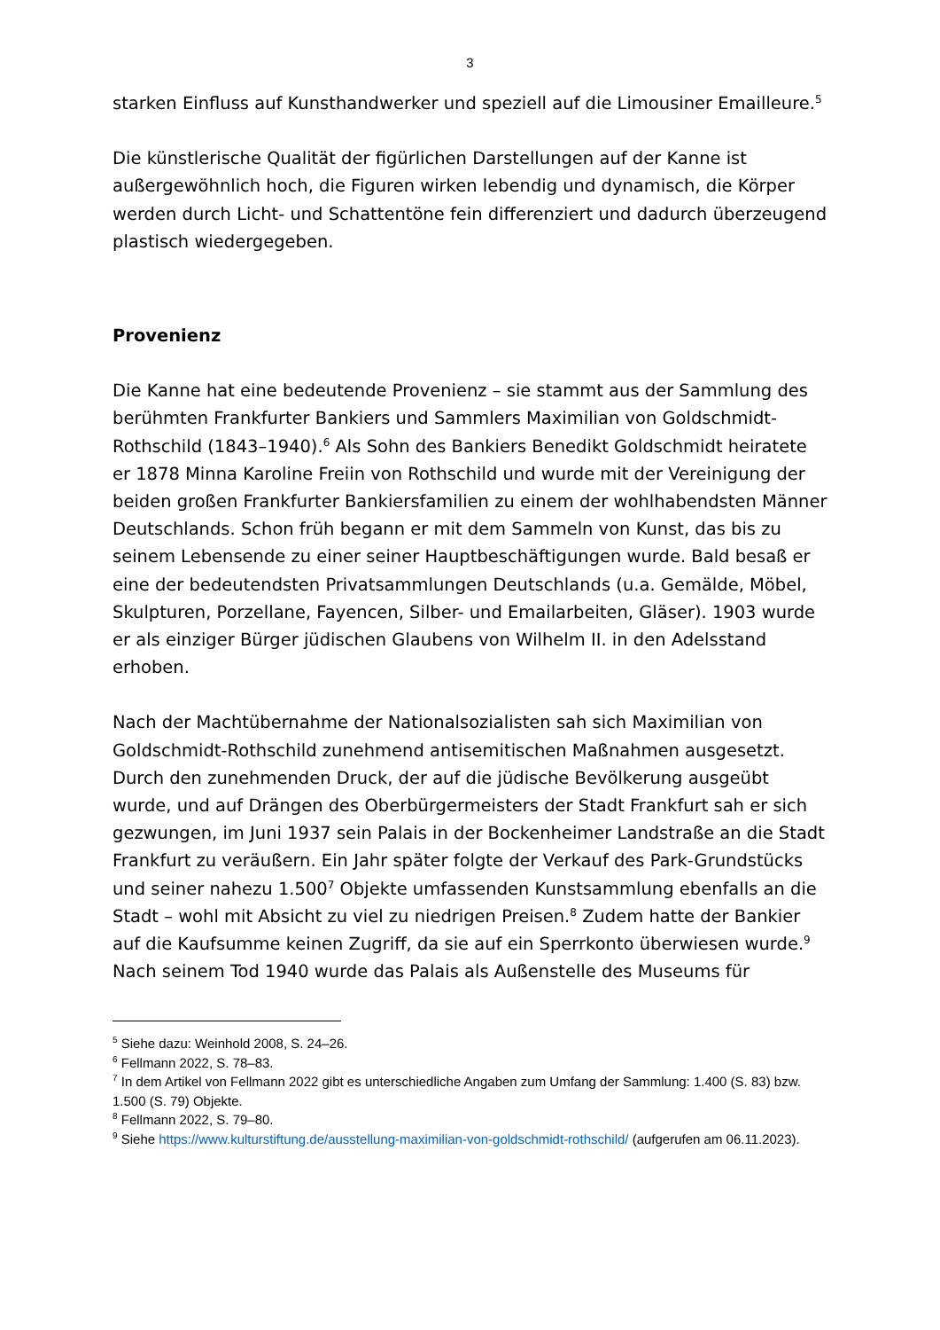3
starken Einfluss auf Kunsthandwerker und speziell auf die Limousiner Emailleure.<sup>5</sup>
Die künstlerische Qualität der figürlichen Darstellungen auf der Kanne ist außergewöhnlich hoch, die Figuren wirken lebendig und dynamisch, die Körper werden durch Licht- und Schattentöne fein differenziert und dadurch überzeugend plastisch wiedergegeben.
Provenienz
Die Kanne hat eine bedeutende Provenienz – sie stammt aus der Sammlung des berühmten Frankfurter Bankiers und Sammlers Maximilian von Goldschmidt-Rothschild (1843–1940).<sup>6</sup> Als Sohn des Bankiers Benedikt Goldschmidt heiratete er 1878 Minna Karoline Freiin von Rothschild und wurde mit der Vereinigung der beiden großen Frankfurter Bankiersfamilien zu einem der wohlhabendsten Männer Deutschlands. Schon früh begann er mit dem Sammeln von Kunst, das bis zu seinem Lebensende zu einer seiner Hauptbeschäftigungen wurde. Bald besaß er eine der bedeutendsten Privatsammlungen Deutschlands (u.a. Gemälde, Möbel, Skulpturen, Porzellane, Fayencen, Silber- und Emailarbeiten, Gläser). 1903 wurde er als einziger Bürger jüdischen Glaubens von Wilhelm II. in den Adelsstand erhoben.
Nach der Machtübernahme der Nationalsozialisten sah sich Maximilian von Goldschmidt-Rothschild zunehmend antisemitischen Maßnahmen ausgesetzt. Durch den zunehmenden Druck, der auf die jüdische Bevölkerung ausgeübt wurde, und auf Drängen des Oberbürgermeisters der Stadt Frankfurt sah er sich gezwungen, im Juni 1937 sein Palais in der Bockenheimer Landstraße an die Stadt Frankfurt zu veräußern. Ein Jahr später folgte der Verkauf des Park-Grundstücks und seiner nahezu 1.500<sup>7</sup> Objekte umfassenden Kunstsammlung ebenfalls an die Stadt – wohl mit Absicht zu viel zu niedrigen Preisen.<sup>8</sup> Zudem hatte der Bankier auf die Kaufsumme keinen Zugriff, da sie auf ein Sperrkonto überwiesen wurde.<sup>9</sup> Nach seinem Tod 1940 wurde das Palais als Außenstelle des Museums für
<sup>5</sup> Siehe dazu: Weinhold 2008, S. 24–26.
<sup>6</sup> Fellmann 2022, S. 78–83.
<sup>7</sup> In dem Artikel von Fellmann 2022 gibt es unterschiedliche Angaben zum Umfang der Sammlung: 1.400 (S. 83) bzw. 1.500 (S. 79) Objekte.
<sup>8</sup> Fellmann 2022, S. 79–80.
<sup>9</sup> Siehe https://www.kulturstiftung.de/ausstellung-maximilian-von-goldschmidt-rothschild/ (aufgerufen am 06.11.2023).